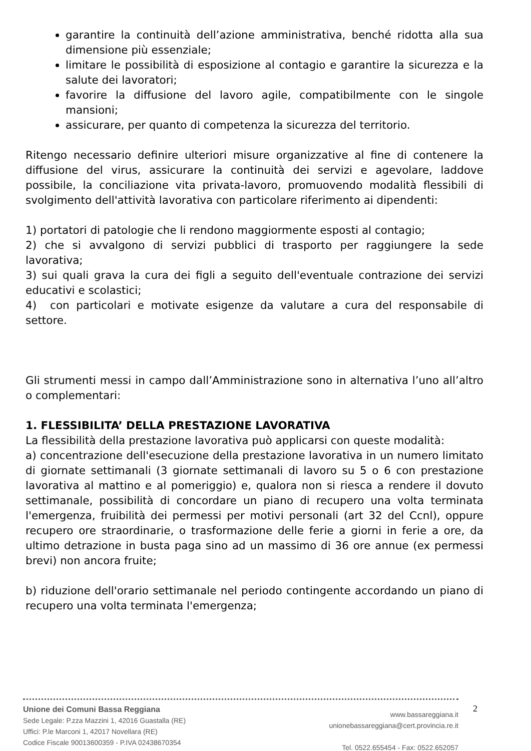garantire la continuità dell’azione amministrativa, benché ridotta alla sua dimensione più essenziale;
limitare le possibilità di esposizione al contagio e garantire la sicurezza e la salute dei lavoratori;
favorire la diffusione del lavoro agile, compatibilmente con le singole mansioni;
assicurare, per quanto di competenza la sicurezza del territorio.
Ritengo necessario definire ulteriori misure organizzative al fine di contenere la diffusione del virus, assicurare la continuità dei servizi e agevolare, laddove possibile, la conciliazione vita privata-lavoro, promuovendo modalità flessibili di svolgimento dell'attività lavorativa con particolare riferimento ai dipendenti:
1) portatori di patologie che li rendono maggiormente esposti al contagio;
2) che si avvalgono di servizi pubblici di trasporto per raggiungere la sede lavorativa;
3) sui quali grava la cura dei figli a seguito dell'eventuale contrazione dei servizi educativi e scolastici;
4) con particolari e motivate esigenze da valutare a cura del responsabile di settore.
Gli strumenti messi in campo dall’Amministrazione sono in alternativa l’uno all’altro o complementari:
1. FLESSIBILITA’ DELLA PRESTAZIONE LAVORATIVA
La flessibilità della prestazione lavorativa può applicarsi con queste modalità:
a) concentrazione dell'esecuzione della prestazione lavorativa in un numero limitato di giornate settimanali (3 giornate settimanali di lavoro su 5 o 6 con prestazione lavorativa al mattino e al pomeriggio) e, qualora non si riesca a rendere il dovuto settimanale, possibilità di concordare un piano di recupero una volta terminata l'emergenza, fruibilità dei permessi per motivi personali (art 32 del Ccnl), oppure recupero ore straordinarie, o trasformazione delle ferie a giorni in ferie a ore, da ultimo detrazione in busta paga sino ad un massimo di 36 ore annue (ex permessi brevi) non ancora fruite;
b) riduzione dell'orario settimanale nel periodo contingente accordando un piano di recupero una volta terminata l'emergenza;
Unione dei Comuni Bassa Reggiana
Sede Legale: P.zza Mazzini 1, 42016 Guastalla (RE)
Uffici: P.le Marconi 1, 42017 Novellara (RE)
Codice Fiscale 90013600359 - P.IVA 02438670354
www.bassareggiana.it
unionebassareggiana@cert.provincia.re.it
Tel. 0522.655454 - Fax: 0522.652057
2